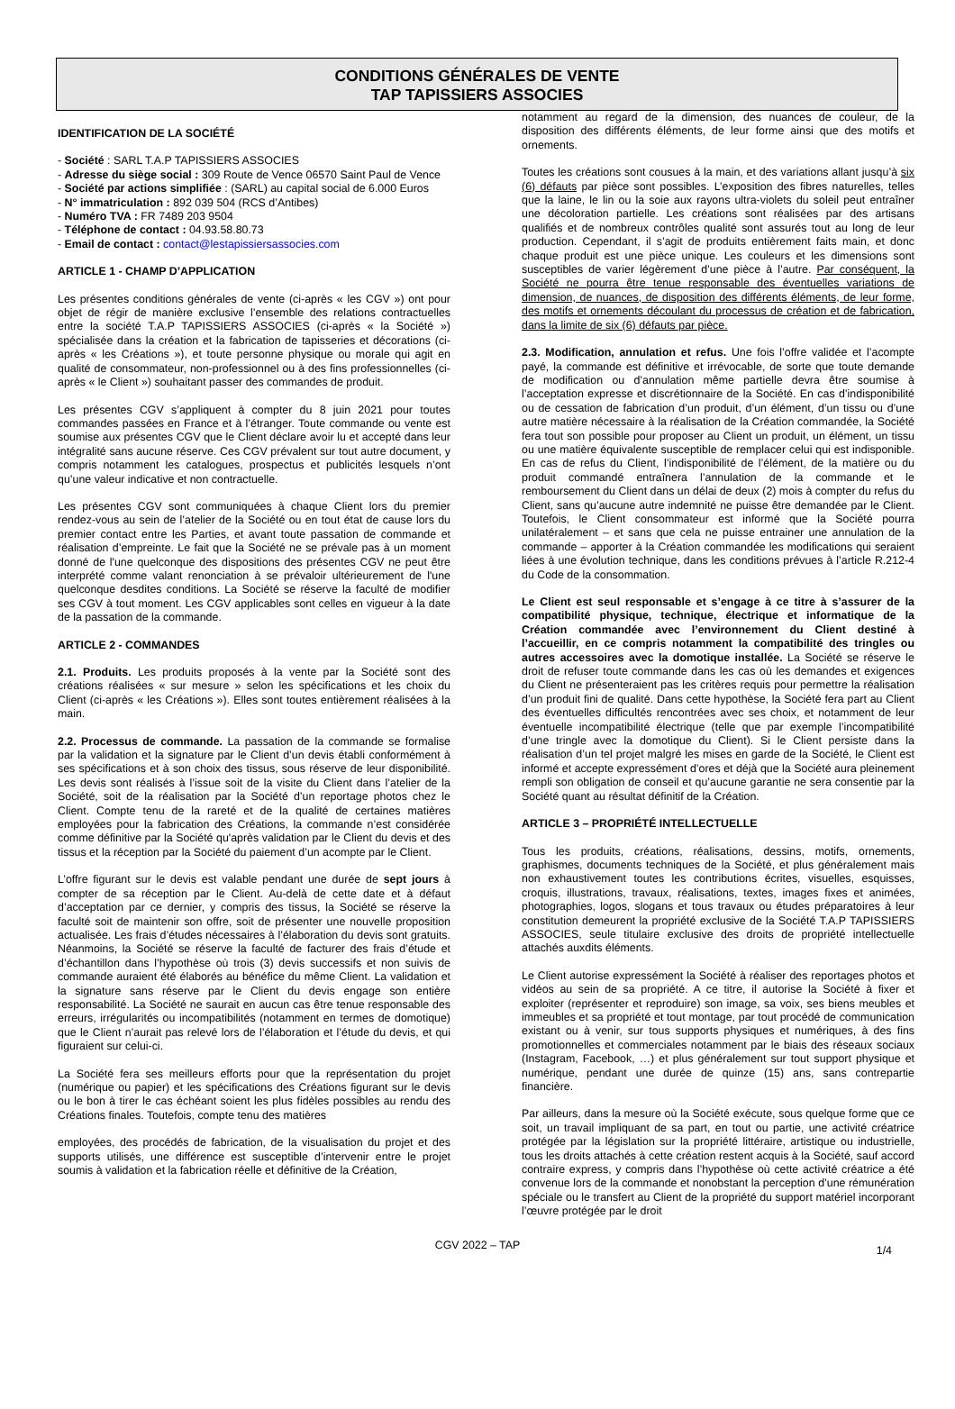CONDITIONS GÉNÉRALES DE VENTE
TAP TAPISSIERS ASSOCIES
IDENTIFICATION DE LA SOCIÉTÉ
- Société : SARL T.A.P TAPISSIERS ASSOCIES
- Adresse du siège social : 309 Route de Vence 06570 Saint Paul de Vence
- Société par actions simplifiée : (SARL) au capital social de 6.000 Euros
- N° immatriculation : 892 039 504 (RCS d’Antibes)
- Numéro TVA : FR 7489 203 9504
- Téléphone de contact : 04.93.58.80.73
- Email de contact : contact@lestapissiersassocies.com
ARTICLE 1 - CHAMP D’APPLICATION
Les présentes conditions générales de vente (ci-après « les CGV ») ont pour objet de régir de manière exclusive l’ensemble des relations contractuelles entre la société T.A.P TAPISSIERS ASSOCIES (ci-après « la Société ») spécialisée dans la création et la fabrication de tapisseries et décorations (ci-après « les Créations »), et toute personne physique ou morale qui agit en qualité de consommateur, non-professionnel ou à des fins professionnelles (ci-après « le Client ») souhaitant passer des commandes de produit.
Les présentes CGV s’appliquent à compter du 8 juin 2021 pour toutes commandes passées en France et à l’étranger. Toute commande ou vente est soumise aux présentes CGV que le Client déclare avoir lu et accepté dans leur intégralité sans aucune réserve. Ces CGV prévalent sur tout autre document, y compris notamment les catalogues, prospectus et publicités lesquels n’ont qu’une valeur indicative et non contractuelle.
Les présentes CGV sont communiquées à chaque Client lors du premier rendez-vous au sein de l’atelier de la Société ou en tout état de cause lors du premier contact entre les Parties, et avant toute passation de commande et réalisation d’empreinte. Le fait que la Société ne se prévale pas à un moment donné de l'une quelconque des dispositions des présentes CGV ne peut être interprété comme valant renonciation à se prévaloir ultérieurement de l'une quelconque desdites conditions. La Société se réserve la faculté de modifier ses CGV à tout moment. Les CGV applicables sont celles en vigueur à la date de la passation de la commande.
ARTICLE 2 - COMMANDES
2.1. Produits. Les produits proposés à la vente par la Société sont des créations réalisées « sur mesure » selon les spécifications et les choix du Client (ci-après « les Créations »). Elles sont toutes entièrement réalisées à la main.
2.2. Processus de commande. La passation de la commande se formalise par la validation et la signature par le Client d’un devis établi conformément à ses spécifications et à son choix des tissus, sous réserve de leur disponibilité. Les devis sont réalisés à l’issue soit de la visite du Client dans l’atelier de la Société, soit de la réalisation par la Société d’un reportage photos chez le Client. Compte tenu de la rareté et de la qualité de certaines matières employées pour la fabrication des Créations, la commande n’est considérée comme définitive par la Société qu'après validation par le Client du devis et des tissus et la réception par la Société du paiement d’un acompte par le Client.
L’offre figurant sur le devis est valable pendant une durée de sept jours à compter de sa réception par le Client. Au-delà de cette date et à défaut d’acceptation par ce dernier, y compris des tissus, la Société se réserve la faculté soit de maintenir son offre, soit de présenter une nouvelle proposition actualisée. Les frais d’études nécessaires à l’élaboration du devis sont gratuits. Néanmoins, la Société se réserve la faculté de facturer des frais d’étude et d’échantillon dans l’hypothèse où trois (3) devis successifs et non suivis de commande auraient été élaborés au bénéfice du même Client. La validation et la signature sans réserve par le Client du devis engage son entière responsabilité. La Société ne saurait en aucun cas être tenue responsable des erreurs, irrégularités ou incompatibilités (notamment en termes de domotique) que le Client n’aurait pas relevé lors de l’élaboration et l’étude du devis, et qui figuraient sur celui-ci.
La Société fera ses meilleurs efforts pour que la représentation du projet (numérique ou papier) et les spécifications des Créations figurant sur le devis ou le bon à tirer le cas échéant soient les plus fidèles possibles au rendu des Créations finales. Toutefois, compte tenu des matières
employées, des procédés de fabrication, de la visualisation du projet et des supports utilisés, une différence est susceptible d’intervenir entre le projet soumis à validation et la fabrication réelle et définitive de la Création,
notamment au regard de la dimension, des nuances de couleur, de la disposition des différents éléments, de leur forme ainsi que des motifs et ornements.
Toutes les créations sont cousues à la main, et des variations allant jusqu’à six (6) défauts par pièce sont possibles. L’exposition des fibres naturelles, telles que la laine, le lin ou la soie aux rayons ultra-violets du soleil peut entraîner une décoloration partielle. Les créations sont réalisées par des artisans qualifiés et de nombreux contrôles qualité sont assurés tout au long de leur production. Cependant, il s’agit de produits entièrement faits main, et donc chaque produit est une pièce unique. Les couleurs et les dimensions sont susceptibles de varier légèrement d’une pièce à l’autre. Par conséquent, la Société ne pourra être tenue responsable des éventuelles variations de dimension, de nuances, de disposition des différents éléments, de leur forme, des motifs et ornements découlant du processus de création et de fabrication, dans la limite de six (6) défauts par pièce.
2.3. Modification, annulation et refus. Une fois l’offre validée et l’acompte payé, la commande est définitive et irrévocable, de sorte que toute demande de modification ou d’annulation même partielle devra être soumise à l’acceptation expresse et discrétionnaire de la Société. En cas d’indisponibilité ou de cessation de fabrication d’un produit, d’un élément, d’un tissu ou d’une autre matière nécessaire à la réalisation de la Création commandée, la Société fera tout son possible pour proposer au Client un produit, un élément, un tissu ou une matière équivalente susceptible de remplacer celui qui est indisponible. En cas de refus du Client, l’indisponibilité de l’élément, de la matière ou du produit commandé entraînera l’annulation de la commande et le remboursement du Client dans un délai de deux (2) mois à compter du refus du Client, sans qu’aucune autre indemnité ne puisse être demandée par le Client. Toutefois, le Client consommateur est informé que la Société pourra unilatéralement – et sans que cela ne puisse entrainer une annulation de la commande – apporter à la Création commandée les modifications qui seraient liées à une évolution technique, dans les conditions prévues à l’article R.212-4 du Code de la consommation.
Le Client est seul responsable et s’engage à ce titre à s’assurer de la compatibilité physique, technique, électrique et informatique de la Création commandée avec l’environnement du Client destiné à l’accueillir, en ce compris notamment la compatibilité des tringles ou autres accessoires avec la domotique installée. La Société se réserve le droit de refuser toute commande dans les cas où les demandes et exigences du Client ne présenteraient pas les critères requis pour permettre la réalisation d’un produit fini de qualité. Dans cette hypothèse, la Société fera part au Client des éventuelles difficultés rencontrées avec ses choix, et notamment de leur éventuelle incompatibilité électrique (telle que par exemple l’incompatibilité d’une tringle avec la domotique du Client). Si le Client persiste dans la réalisation d’un tel projet malgré les mises en garde de la Société, le Client est informé et accepte expressément d’ores et déjà que la Société aura pleinement rempli son obligation de conseil et qu’aucune garantie ne sera consentie par la Société quant au résultat définitif de la Création.
ARTICLE 3 – PROPRIÉTÉ INTELLECTUELLE
Tous les produits, créations, réalisations, dessins, motifs, ornements, graphismes, documents techniques de la Société, et plus généralement mais non exhaustivement toutes les contributions écrites, visuelles, esquisses, croquis, illustrations, travaux, réalisations, textes, images fixes et animées, photographies, logos, slogans et tous travaux ou études préparatoires à leur constitution demeurent la propriété exclusive de la Société T.A.P TAPISSIERS ASSOCIES, seule titulaire exclusive des droits de propriété intellectuelle attachés auxdits éléments.
Le Client autorise expressément la Société à réaliser des reportages photos et vidéos au sein de sa propriété. A ce titre, il autorise la Société à fixer et exploiter (représenter et reproduire) son image, sa voix, ses biens meubles et immeubles et sa propriété et tout montage, par tout procédé de communication existant ou à venir, sur tous supports physiques et numériques, à des fins promotionnelles et commerciales notamment par le biais des réseaux sociaux (Instagram, Facebook, …) et plus généralement sur tout support physique et numérique, pendant une durée de quinze (15) ans, sans contrepartie financière.
Par ailleurs, dans la mesure où la Société exécute, sous quelque forme que ce soit, un travail impliquant de sa part, en tout ou partie, une activité créatrice protégée par la législation sur la propriété littéraire, artistique ou industrielle, tous les droits attachés à cette création restent acquis à la Société, sauf accord contraire express, y compris dans l’hypothèse où cette activité créatrice a été convenue lors de la commande et nonobstant la perception d’une rémunération spéciale ou le transfert au Client de la propriété du support matériel incorporant l’œuvre protégée par le droit
CGV 2022 – TAP 1/4